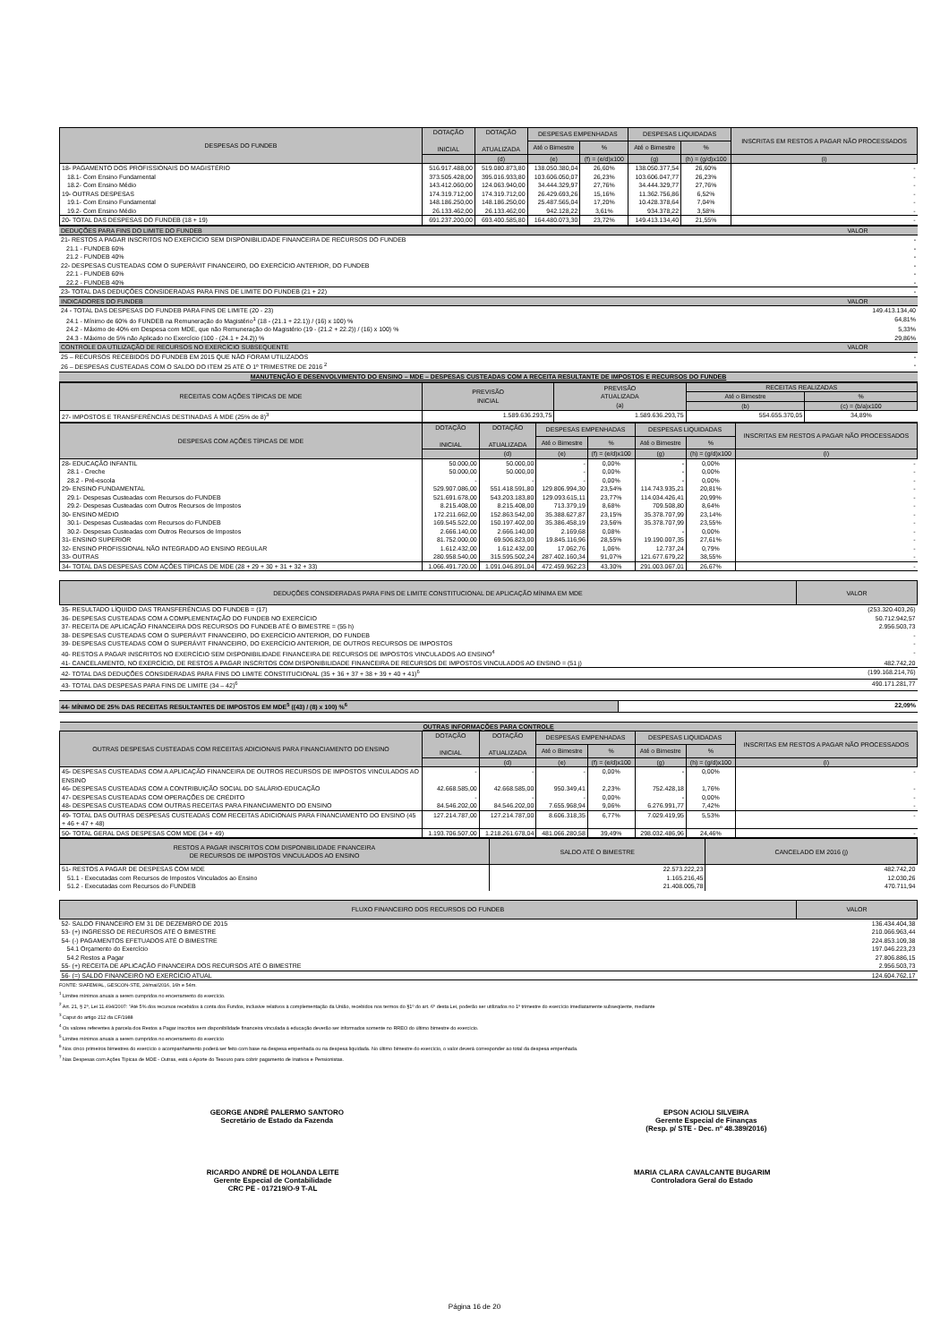| DESPESAS DO FUNDEB | DOTAÇÃO INICIAL | DOTAÇÃO ATUALIZADA | DESPESAS EMPENHADAS | | DESPESAS LIQUIDADAS | | INSCRITAS EM RESTOS A PAGAR NÃO PROCESSADOS |
| --- | --- | --- | --- | --- | --- | --- | --- |
| | | | Até o Bimestre | % | Até o Bimestre | % | |
| | | (d) | (e) | (f) = (e/d)x100 | (g) | (h) = (g/d)x100 | (i) |
| 18- PAGAMENTO DOS PROFISSIONAIS DO MAGISTÉRIO | 516.917.488,00 | 519.080.873,80 | 138.050.380,04 | 26,60% | 138.050.377,54 | 26,60% | - |
| 18.1- Com Ensino Fundamental | 373.505.428,00 | 395.016.933,80 | 103.606.050,07 | 26,23% | 103.606.047,77 | 26,23% | - |
| 18.2- Com Ensino Médio | 143.412.060,00 | 124.063.940,00 | 34.444.329,97 | 27,76% | 34.444.329,77 | 27,76% | - |
| 19- OUTRAS DESPESAS | 174.319.712,00 | 174.319.712,00 | 26.429.693,26 | 15,16% | 11.362.756,86 | 6,52% | - |
| 19.1- Com Ensino Fundamental | 148.186.250,00 | 148.186.250,00 | 25.487.565,04 | 17,20% | 10.428.378,64 | 7,04% | - |
| 19.2- Com Ensino Médio | 26.133.462,00 | 26.133.462,00 | 942.128,22 | 3,61% | 934.378,22 | 3,58% | - |
| 20- TOTAL DAS DESPESAS DO FUNDEB (18 + 19) | 691.237.200,00 | 693.400.585,80 | 164.480.073,30 | 23,72% | 149.413.134,40 | 21,55% | - |
| DEDUÇÕES PARA FINS DO LIMITE DO FUNDEB | VALOR |
| 21- RESTOS A PAGAR INSCRITOS NO EXERCÍCIO SEM DISPONIBILIDADE FINANCEIRA DE RECURSOS DO FUNDEB | - |
| 21.1 - FUNDEB 60% | - |
| 21.2 - FUNDEB 40% | - |
| 22- DESPESAS CUSTEADAS COM O SUPERÁVIT FINANCEIRO, DO EXERCÍCIO ANTERIOR, DO FUNDEB | - |
| 22.1 - FUNDEB 60% | - |
| 22.2 - FUNDEB 40% | - |
| 23- TOTAL DAS DEDUÇÕES CONSIDERADAS PARA FINS DE LIMITE DO FUNDEB (21 + 22) | - |
| INDICADORES DO FUNDEB | VALOR |
| 24 - TOTAL DAS DESPESAS DO FUNDEB PARA FINS DE LIMITE (20 - 23) | 149.413.134,40 |
| 24.1 - Mínimo de 60% do FUNDEB na Remuneração do Magistério<sup>1</sup> (18 - (21.1 + 22.1)) / (16) x 100) % | 64,81% |
| 24.2 - Máximo de 40% em Despesa com MDE, que não Remuneração do Magistério (19 - (21.2 + 22.2)) / (16) x 100) % | 5,33% |
| 24.3 - Máximo de 5% não Aplicado no Exercício (100 - (24.1 + 24.2)) % | 29,86% |
| CONTROLE DA UTILIZAÇÃO DE RECURSOS NO EXERCÍCIO SUBSEQUENTE | VALOR |
| 25 – RECURSOS RECEBIDOS DO FUNDEB EM 2015 QUE NÃO FORAM UTILIZADOS | - |
| 26 – DESPESAS CUSTEADAS COM O SALDO DO ITEM 25 ATÉ O 1º TRIMESTRE DE 2016 <sup>2</sup> | - |
| MANUTENÇÃO E DESENVOLVIMENTO DO ENSINO – MDE – DESPESAS CUSTEADAS COM A RECEITA RESULTANTE DE IMPOSTOS E RECURSOS DO FUNDEB | |
| RECEITAS COM AÇÕES TÍPICAS DE MDE | PREVISÃO INICIAL | PREVISÃO ATUALIZADA (a) | RECEITAS REALIZADAS | |
| --- | --- | --- | --- | --- |
| | | | Até o Bimestre | % |
| | | | (b) | (c) = (b/a)x100 |
| 27- IMPOSTOS E TRANSFERÊNCIAS DESTINADAS À MDE (25% de 8)<sup>3</sup> | 1.589.636.293,75 | 1.589.636.293,75 | 554.655.370,05 | 34,89% |
| DESPESAS COM AÇÕES TÍPICAS DE MDE | DOTAÇÃO INICIAL | DOTAÇÃO ATUALIZADA | DESPESAS EMPENHADAS | | DESPESAS LIQUIDADAS | | INSCRITAS EM RESTOS A PAGAR NÃO PROCESSADOS |
| --- | --- | --- | --- | --- | --- | --- | --- |
| | | | Até o Bimestre | % | Até o Bimestre | % | |
| | | (d) | (e) | (f) = (e/d)x100 | (g) | (h) = (g/d)x100 | (i) |
| 28- EDUCAÇÃO INFANTIL | 50.000,00 | 50.000,00 | - | 0,00% | - | 0,00% | - |
| 28.1 - Creche | 50.000,00 | 50.000,00 | - | 0,00% | - | 0,00% | - |
| 28.2 - Pré-escola | - | - | - | 0,00% | - | 0,00% | - |
| 29- ENSINO FUNDAMENTAL | 529.907.086,00 | 551.418.591,80 | 129.806.994,30 | 23,54% | 114.743.935,21 | 20,81% | - |
| 29.1- Despesas Custeadas com Recursos do FUNDEB | 521.691.678,00 | 543.203.183,80 | 129.093.615,11 | 23,77% | 114.034.426,41 | 20,99% | - |
| 29.2- Despesas Custeadas com Outros Recursos de Impostos | 8.215.408,00 | 8.215.408,00 | 713.379,19 | 8,68% | 709.508,80 | 8,64% | - |
| 30- ENSINO MÉDIO | 172.211.662,00 | 152.863.542,00 | 35.388.627,87 | 23,15% | 35.378.707,99 | 23,14% | - |
| 30.1- Despesas Custeadas com Recursos do FUNDEB | 169.545.522,00 | 150.197.402,00 | 35.386.458,19 | 23,56% | 35.378.707,99 | 23,55% | - |
| 30.2- Despesas Custeadas com Outros Recursos de Impostos | 2.666.140,00 | 2.666.140,00 | 2.169,68 | 0,08% | - | 0,00% | - |
| 31- ENSINO SUPERIOR | 81.752.000,00 | 69.506.823,00 | 19.845.116,96 | 28,55% | 19.190.007,35 | 27,61% | - |
| 32- ENSINO PROFISSIONAL NÃO INTEGRADO AO ENSINO REGULAR | 1.612.432,00 | 1.612.432,00 | 17.062,76 | 1,06% | 12.737,24 | 0,79% | - |
| 33- OUTRAS | 280.958.540,00 | 315.595.502,24 | 287.402.160,34 | 91,07% | 121.677.679,22 | 38,55% | - |
| 34- TOTAL DAS DESPESAS COM AÇÕES TÍPICAS DE MDE (28 + 29 + 30 + 31 + 32 + 33) | 1.066.491.720,00 | 1.091.046.891,04 | 472.459.962,23 | 43,30% | 291.003.067,01 | 26,67% | - |
| DEDUÇÕES CONSIDERADAS PARA FINS DE LIMITE CONSTITUCIONAL DE APLICAÇÃO MÍNIMA EM MDE | VALOR |
| --- | --- |
| 35- RESULTADO LÍQUIDO DAS TRANSFERÊNCIAS DO FUNDEB = (17) | (253.320.403,26) |
| 36- DESPESAS CUSTEADAS COM A COMPLEMENTAÇÃO DO FUNDEB NO EXERCÍCIO | 50.712.942,57 |
| 37- RECEITA DE APLICAÇÃO FINANCEIRA DOS RECURSOS DO FUNDEB ATÉ O BIMESTRE = (55 h) | 2.956.503,73 |
| 38- DESPESAS CUSTEADAS COM O SUPERÁVIT FINANCEIRO, DO EXERCÍCIO ANTERIOR, DO FUNDEB | - |
| 39- DESPESAS CUSTEADAS COM O SUPERÁVIT FINANCEIRO, DO EXERCÍCIO ANTERIOR, DE OUTROS RECURSOS DE IMPOSTOS | - |
| 40- RESTOS A PAGAR INSCRITOS NO EXERCÍCIO SEM DISPONIBILIDADE FINANCEIRA DE RECURSOS DE IMPOSTOS VINCULADOS AO ENSINO<sup>4</sup> | - |
| 41- CANCELAMENTO, NO EXERCÍCIO, DE RESTOS A PAGAR INSCRITOS COM DISPONIBILIDADE FINANCEIRA DE RECURSOS DE IMPOSTOS VINCULADOS AO ENSINO = (51 j) | 482.742,20 |
| 42- TOTAL DAS DEDUÇÕES CONSIDERADAS PARA FINS DO LIMITE CONSTITUCIONAL (35 + 36 + 37 + 38 + 39 + 40 + 41)<sup>6</sup> | (199.168.214,76) |
| 43- TOTAL DAS DESPESAS PARA FINS DE LIMITE (34 – 42)<sup>6</sup> | 490.171.281,77 |
| 44- MÍNIMO DE 25% DAS RECEITAS RESULTANTES DE IMPOSTOS EM MDE<sup>5</sup> ((43) / (8) x 100) %<sup>6</sup> | 22,09% |
| OUTRAS INFORMAÇÕES PARA CONTROLE | | | | | | | |
| OUTRAS DESPESAS CUSTEADAS COM RECEITAS ADICIONAIS PARA FINANCIAMENTO DO ENSINO | DOTAÇÃO INICIAL | DOTAÇÃO ATUALIZADA | DESPESAS EMPENHADAS | | DESPESAS LIQUIDADAS | | INSCRITAS EM RESTOS A PAGAR NÃO PROCESSADOS |
| | | | Até o Bimestre | % | Até o Bimestre | % | |
| | | (d) | (e) | (f) = (e/d)x100 | (g) | (h) = (g/d)x100 | (i) |
| 45- DESPESAS CUSTEADAS COM A APLICAÇÃO FINANCEIRA DE OUTROS RECURSOS DE IMPOSTOS VINCULADOS AO ENSINO | - | - | - | 0,00% | - | 0,00% | - |
| 46- DESPESAS CUSTEADAS COM A CONTRIBUIÇÃO SOCIAL DO SALÁRIO-EDUCAÇÃO | 42.668.585,00 | 42.668.585,00 | 950.349,41 | 2,23% | 752.428,18 | 1,76% | - |
| 47- DESPESAS CUSTEADAS COM OPERAÇÕES DE CRÉDITO | - | - | - | 0,00% | - | 0,00% | - |
| 48- DESPESAS CUSTEADAS COM OUTRAS RECEITAS PARA FINANCIAMENTO DO ENSINO | 84.546.202,00 | 84.546.202,00 | 7.655.968,94 | 9,06% | 6.276.991,77 | 7,42% | - |
| 49- TOTAL DAS OUTRAS DESPESAS CUSTEADAS COM RECEITAS ADICIONAIS PARA FINANCIAMENTO DO ENSINO (45 + 46 + 47 + 48) | 127.214.787,00 | 127.214.787,00 | 8.606.318,35 | 6,77% | 7.029.419,95 | 5,53% | - |
| 50- TOTAL GERAL DAS DESPESAS COM MDE (34 + 49) | 1.193.706.507,00 | 1.218.261.678,04 | 481.066.280,58 | 39,49% | 298.032.486,96 | 24,46% | - |
| RESTOS A PAGAR INSCRITOS COM DISPONIBILIDADE FINANCEIRA DE RECURSOS DE IMPOSTOS VINCULADOS AO ENSINO | SALDO ATÉ O BIMESTRE | CANCELADO EM 2016 (j) |
| --- | --- | --- |
| 51- RESTOS A PAGAR DE DESPESAS COM MDE | 22.573.222,23 | 482.742,20 |
| 51.1 - Executadas com Recursos de Impostos Vinculados ao Ensino | 1.165.216,45 | 12.030,26 |
| 51.2 - Executadas com Recursos do FUNDEB | 21.408.005,78 | 470.711,94 |
| FLUXO FINANCEIRO DOS RECURSOS DO FUNDEB | VALOR |
| --- | --- |
| 52- SALDO FINANCEIRO EM 31 DE DEZEMBRO DE 2015 | 136.434.404,38 |
| 53- (+) INGRESSO DE RECURSOS ATÉ O BIMESTRE | 210.066.963,44 |
| 54- (-) PAGAMENTOS EFETUADOS ATÉ O BIMESTRE | 224.853.109,38 |
| 54.1 Orçamento do Exercício | 197.046.223,23 |
| 54.2 Restos a Pagar | 27.806.886,15 |
| 55- (+) RECEITA DE APLICAÇÃO FINANCEIRA DOS RECURSOS ATÉ O BIMESTRE | 2.956.503,73 |
| 56- (=) SALDO FINANCEIRO NO EXERCÍCIO ATUAL | 124.604.762,17 |
FONTE: SIAFEM/AL, GESCON-STE, 24/mai/2016, 16h e 54m.
<sup>1</sup> Limites mínimos anuais a serem cumpridos no encerramento do exercício.
<sup>2</sup> Art. 21, § 2º, Lei 11.494/2007: "Até 5% dos recursos recebidos à conta dos Fundos, inclusive relativos à complementação da União, recebidos nos termos do §1º do art. 6º desta Lei, poderão ser utilizados no 1º trimestre do exercício imediatamente subseqüente, mediante
<sup>3</sup> Caput do artigo 212 da CF/1988
<sup>4</sup> Os valores referentes à parcela dos Restos a Pagar inscritos sem disponibilidade financeira vinculada à educação deverão ser informados somente no RREO do último bimestre do exercício.
<sup>5</sup> Limites mínimos anuais a serem cumpridos no encerramento do exercício
<sup>6</sup> Nos cinco primeiros bimestres do exercício o acompanhamento poderá ser feito com base na despesa empenhada ou na despesa liquidada. No último bimestre do exercício, o valor deverá corresponder ao total da despesa empenhada.
<sup>7</sup> Nas Despesas com Ações Típicas de MDE - Outras, está o Aporte do Tesouro para cobrir pagamento de Inativos e Pensionistas.
GEORGE ANDRÉ PALERMO SANTORO
Secretário de Estado da Fazenda
EPSON ACIOLI SILVEIRA
Gerente Especial de Finanças
(Resp. p/ STE - Dec. nº 48.389/2016)
RICARDO ANDRÉ DE HOLANDA LEITE
Gerente Especial de Contabilidade
CRC PE - 017219/O-9 T-AL
MARIA CLARA CAVALCANTE BUGARIM
Controladora Geral do Estado
Página 16 de 20